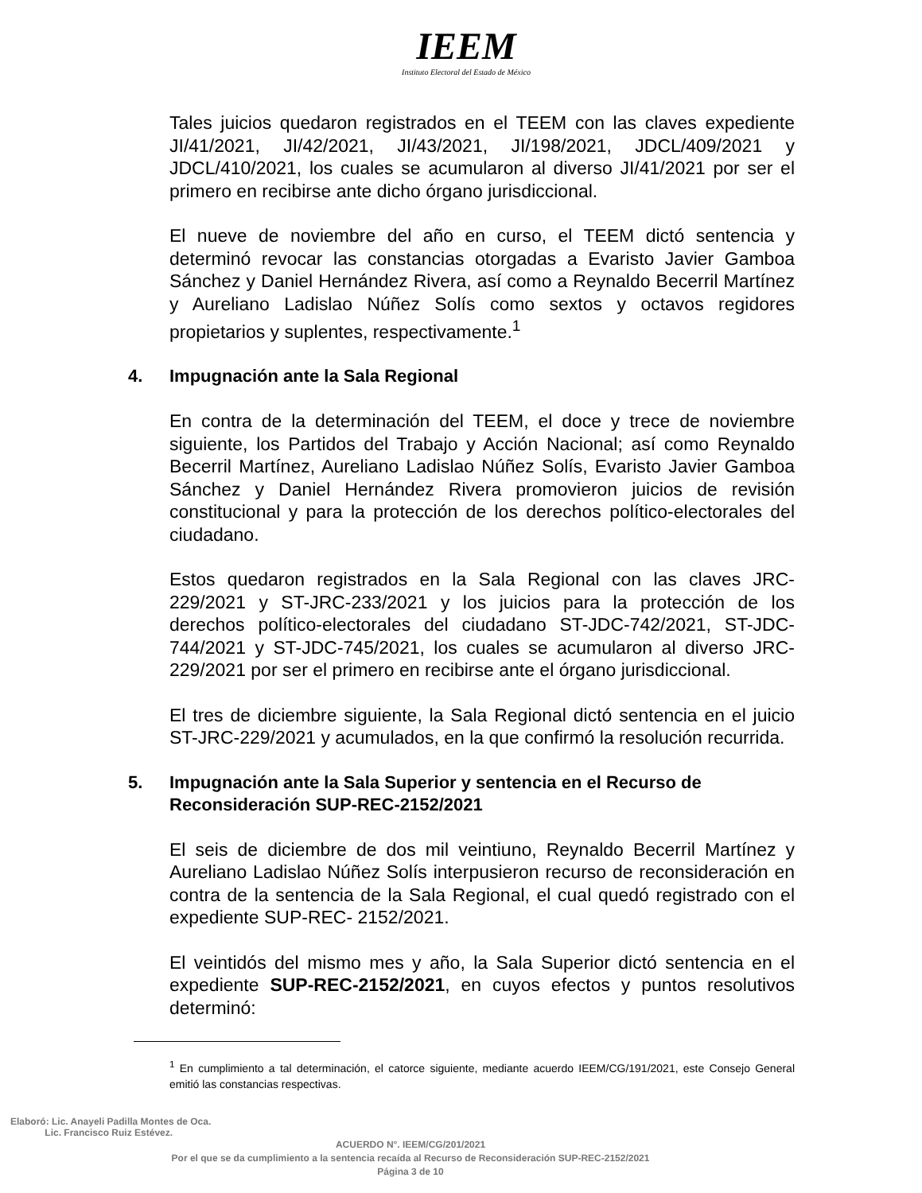IEEM
Instituto Electoral del Estado de México
Tales juicios quedaron registrados en el TEEM con las claves expediente JI/41/2021, JI/42/2021, JI/43/2021, JI/198/2021, JDCL/409/2021 y JDCL/410/2021, los cuales se acumularon al diverso JI/41/2021 por ser el primero en recibirse ante dicho órgano jurisdiccional.
El nueve de noviembre del año en curso, el TEEM dictó sentencia y determinó revocar las constancias otorgadas a Evaristo Javier Gamboa Sánchez y Daniel Hernández Rivera, así como a Reynaldo Becerril Martínez y Aureliano Ladislao Núñez Solís como sextos y octavos regidores propietarios y suplentes, respectivamente.<sup>1</sup>
4. Impugnación ante la Sala Regional
En contra de la determinación del TEEM, el doce y trece de noviembre siguiente, los Partidos del Trabajo y Acción Nacional; así como Reynaldo Becerril Martínez, Aureliano Ladislao Núñez Solís, Evaristo Javier Gamboa Sánchez y Daniel Hernández Rivera promovieron juicios de revisión constitucional y para la protección de los derechos político-electorales del ciudadano.
Estos quedaron registrados en la Sala Regional con las claves JRC-229/2021 y ST-JRC-233/2021 y los juicios para la protección de los derechos político-electorales del ciudadano ST-JDC-742/2021, ST-JDC-744/2021 y ST-JDC-745/2021, los cuales se acumularon al diverso JRC-229/2021 por ser el primero en recibirse ante el órgano jurisdiccional.
El tres de diciembre siguiente, la Sala Regional dictó sentencia en el juicio ST-JRC-229/2021 y acumulados, en la que confirmó la resolución recurrida.
5. Impugnación ante la Sala Superior y sentencia en el Recurso de Reconsideración SUP-REC-2152/2021
El seis de diciembre de dos mil veintiuno, Reynaldo Becerril Martínez y Aureliano Ladislao Núñez Solís interpusieron recurso de reconsideración en contra de la sentencia de la Sala Regional, el cual quedó registrado con el expediente SUP-REC- 2152/2021.
El veintidós del mismo mes y año, la Sala Superior dictó sentencia en el expediente SUP-REC-2152/2021, en cuyos efectos y puntos resolutivos determinó:
<sup>1</sup> En cumplimiento a tal determinación, el catorce siguiente, mediante acuerdo IEEM/CG/191/2021, este Consejo General emitió las constancias respectivas.
Elaboró: Lic. Anayeli Padilla Montes de Oca.
Lic. Francisco Ruiz Estévez.
ACUERDO N°. IEEM/CG/201/2021
Por el que se da cumplimiento a la sentencia recaída al Recurso de Reconsideración SUP-REC-2152/2021
Página 3 de 10